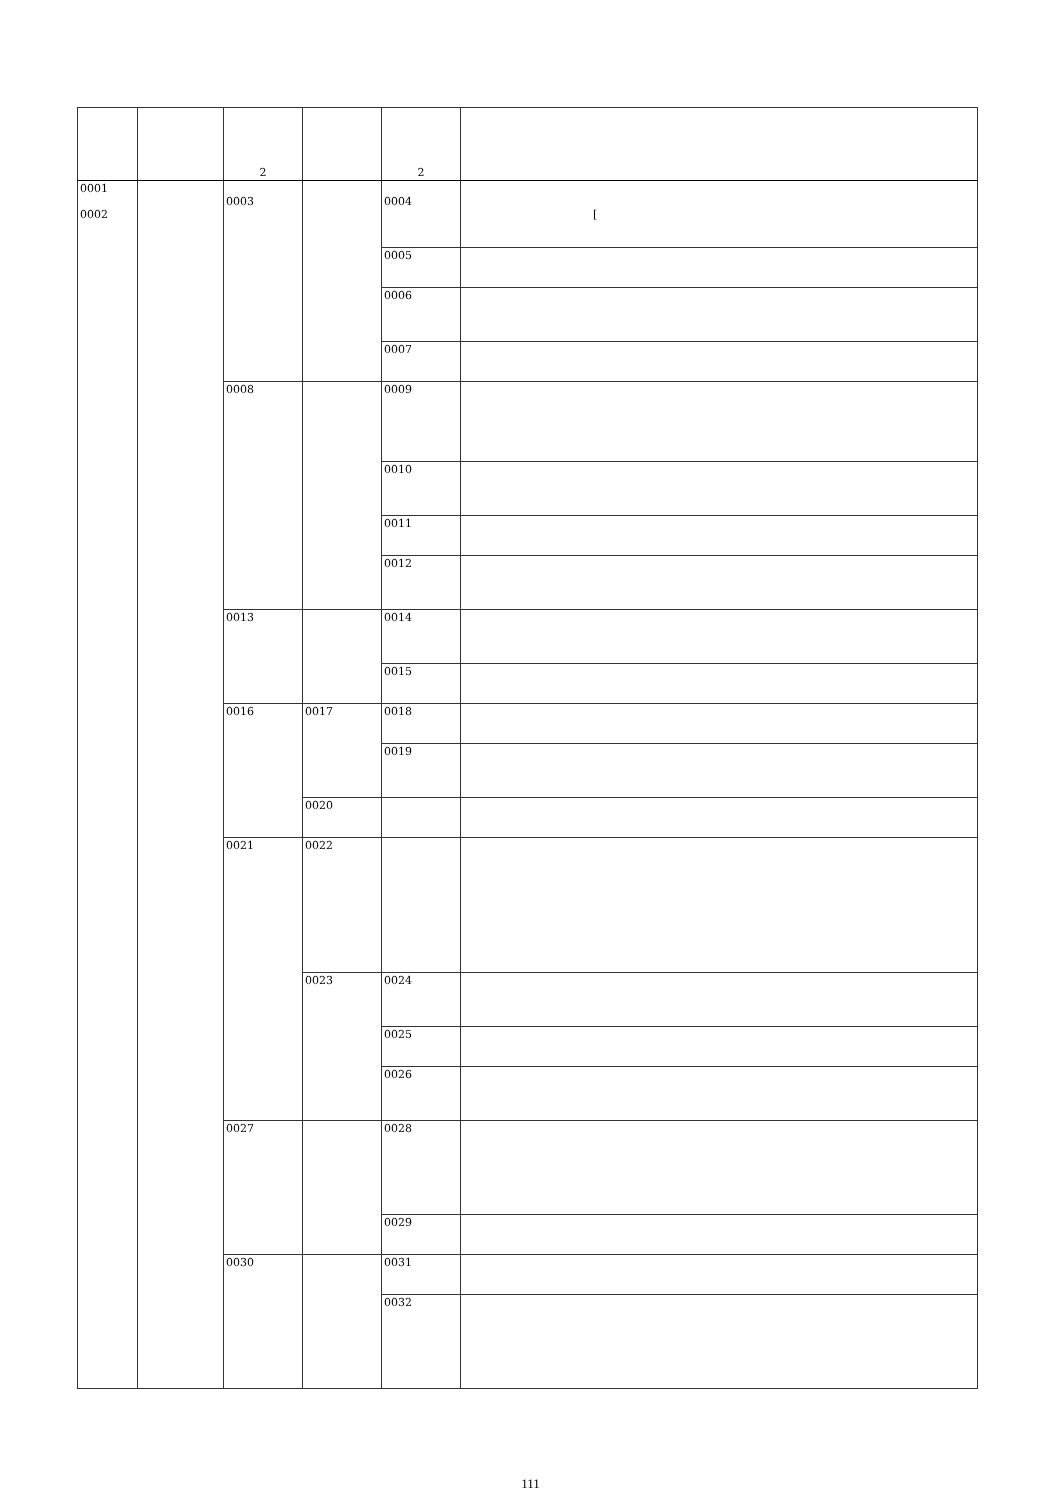| | | 2 | | 2 | |
| --- | --- | --- | --- | --- | --- |
| 0001 0002 | | 0003 | | 0004 | [ |
| | | | | 0005 | |
| | | | | 0006 | |
| | | | | 0007 | |
| | | 0008 | | 0009 | |
| | | | | 0010 | |
| | | | | 0011 | |
| | | | | 0012 | |
| | | 0013 | | 0014 | |
| | | | | 0015 | |
| | | 0016 | 0017 | 0018 | |
| | | | | 0019 | |
| | | | 0020 | | |
| | | 0021 | 0022 | | |
| | | | 0023 | 0024 | |
| | | | | 0025 | |
| | | | | 0026 | |
| | | 0027 | | 0028 | |
| | | | | 0029 | |
| | | 0030 | | 0031 | |
| | | | | 0032 | |
111